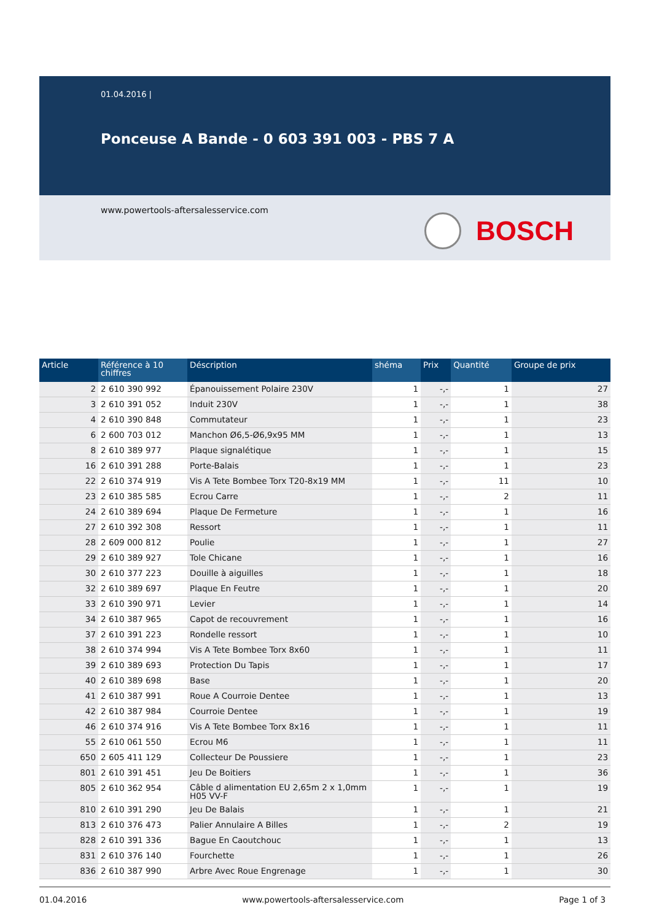01.04.2016 |
Ponceuse A Bande - 0 603 391 003 - PBS 7 A
www.powertools-aftersalesservice.com
BOSCH
| Article | Référence à 10 chiffres | Déscription | shéma | Prix | Quantité | Groupe de prix |
| --- | --- | --- | --- | --- | --- | --- |
| 2 | 2 610 390 992 | Épanouissement Polaire 230V | 1 | -,- | 1 | 27 |
| 3 | 2 610 391 052 | Induit 230V | 1 | -,- | 1 | 38 |
| 4 | 2 610 390 848 | Commutateur | 1 | -,- | 1 | 23 |
| 6 | 2 600 703 012 | Manchon Ø6,5-Ø6,9x95 MM | 1 | -,- | 1 | 13 |
| 8 | 2 610 389 977 | Plaque signalétique | 1 | -,- | 1 | 15 |
| 16 | 2 610 391 288 | Porte-Balais | 1 | -,- | 1 | 23 |
| 22 | 2 610 374 919 | Vis A Tete Bombee Torx T20-8x19 MM | 1 | -,- | 11 | 10 |
| 23 | 2 610 385 585 | Ecrou Carre | 1 | -,- | 2 | 11 |
| 24 | 2 610 389 694 | Plaque De Fermeture | 1 | -,- | 1 | 16 |
| 27 | 2 610 392 308 | Ressort | 1 | -,- | 1 | 11 |
| 28 | 2 609 000 812 | Poulie | 1 | -,- | 1 | 27 |
| 29 | 2 610 389 927 | Tole Chicane | 1 | -,- | 1 | 16 |
| 30 | 2 610 377 223 | Douille à aiguilles | 1 | -,- | 1 | 18 |
| 32 | 2 610 389 697 | Plaque En Feutre | 1 | -,- | 1 | 20 |
| 33 | 2 610 390 971 | Levier | 1 | -,- | 1 | 14 |
| 34 | 2 610 387 965 | Capot de recouvrement | 1 | -,- | 1 | 16 |
| 37 | 2 610 391 223 | Rondelle ressort | 1 | -,- | 1 | 10 |
| 38 | 2 610 374 994 | Vis A Tete Bombee Torx 8x60 | 1 | -,- | 1 | 11 |
| 39 | 2 610 389 693 | Protection Du Tapis | 1 | -,- | 1 | 17 |
| 40 | 2 610 389 698 | Base | 1 | -,- | 1 | 20 |
| 41 | 2 610 387 991 | Roue A Courroie Dentee | 1 | -,- | 1 | 13 |
| 42 | 2 610 387 984 | Courroie Dentee | 1 | -,- | 1 | 19 |
| 46 | 2 610 374 916 | Vis A Tete Bombee Torx 8x16 | 1 | -,- | 1 | 11 |
| 55 | 2 610 061 550 | Ecrou M6 | 1 | -,- | 1 | 11 |
| 650 | 2 605 411 129 | Collecteur De Poussiere | 1 | -,- | 1 | 23 |
| 801 | 2 610 391 451 | Jeu De Boitiers | 1 | -,- | 1 | 36 |
| 805 | 2 610 362 954 | Câble d alimentation EU 2,65m 2 x 1,0mm H05 VV-F | 1 | -,- | 1 | 19 |
| 810 | 2 610 391 290 | Jeu De Balais | 1 | -,- | 1 | 21 |
| 813 | 2 610 376 473 | Palier Annulaire A Billes | 1 | -,- | 2 | 19 |
| 828 | 2 610 391 336 | Bague En Caoutchouc | 1 | -,- | 1 | 13 |
| 831 | 2 610 376 140 | Fourchette | 1 | -,- | 1 | 26 |
| 836 | 2 610 387 990 | Arbre Avec Roue Engrenage | 1 | -,- | 1 | 30 |
01.04.2016 www.powertools-aftersalesservice.com Page 1 of 3